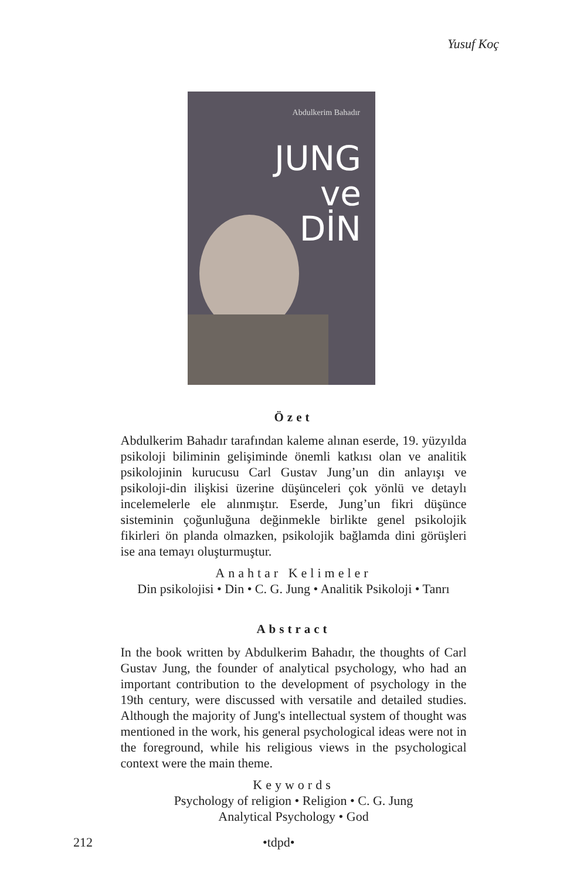Yusuf Koç
Abdulkerim Bahadır
JUNG
ve
DİN
Özet
Abdulkerim Bahadır tarafından kaleme alınan eserde, 19. yüzyılda psikoloji biliminin gelişiminde önemli katkısı olan ve analitik psikolojinin kurucusu Carl Gustav Jung’un din anlayışı ve psikoloji-din ilişkisi üzerine düşünceleri çok yönlü ve detaylı incelemelerle ele alınmıştır. Eserde, Jung’un fikri düşünce sisteminin çoğunluğuna değinmekle birlikte genel psikolojik fikirleri ön planda olmazken, psikolojik bağlamda dini görüşleri ise ana temayı oluşturmuştur.
Anahtar Kelimeler
Din psikolojisi • Din • C. G. Jung • Analitik Psikoloji • Tanrı
Abstract
In the book written by Abdulkerim Bahadır, the thoughts of Carl Gustav Jung, the founder of analytical psychology, who had an important contribution to the development of psychology in the 19th century, were discussed with versatile and detailed studies. Although the majority of Jung's intellectual system of thought was mentioned in the work, his general psychological ideas were not in the foreground, while his religious views in the psychological context were the main theme.
Keywords
Psychology of religion • Religion • C. G. Jung
Analytical Psychology • God
212 •tdpd•